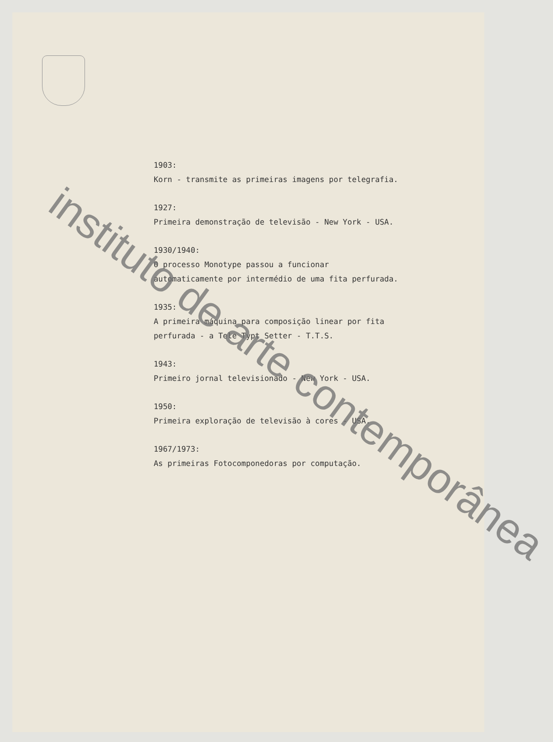1903:
Korn - transmite as primeiras imagens por telegrafia.
1927:
Primeira demonstração de televisão - New York - USA.
1930/1940:
O processo Monotype passou a funcionar
automaticamente por intermédio de uma fita perfurada.
1935:
A primeira máquina para composição linear por fita
perfurada - a Tele Typt Setter - T.T.S.
1943:
Primeiro jornal televisionado - New York - USA.
1950:
Primeira exploração de televisão à cores - USA.
1967/1973:
As primeiras Fotocomponedoras por computação.
instituto de arte contemporânea